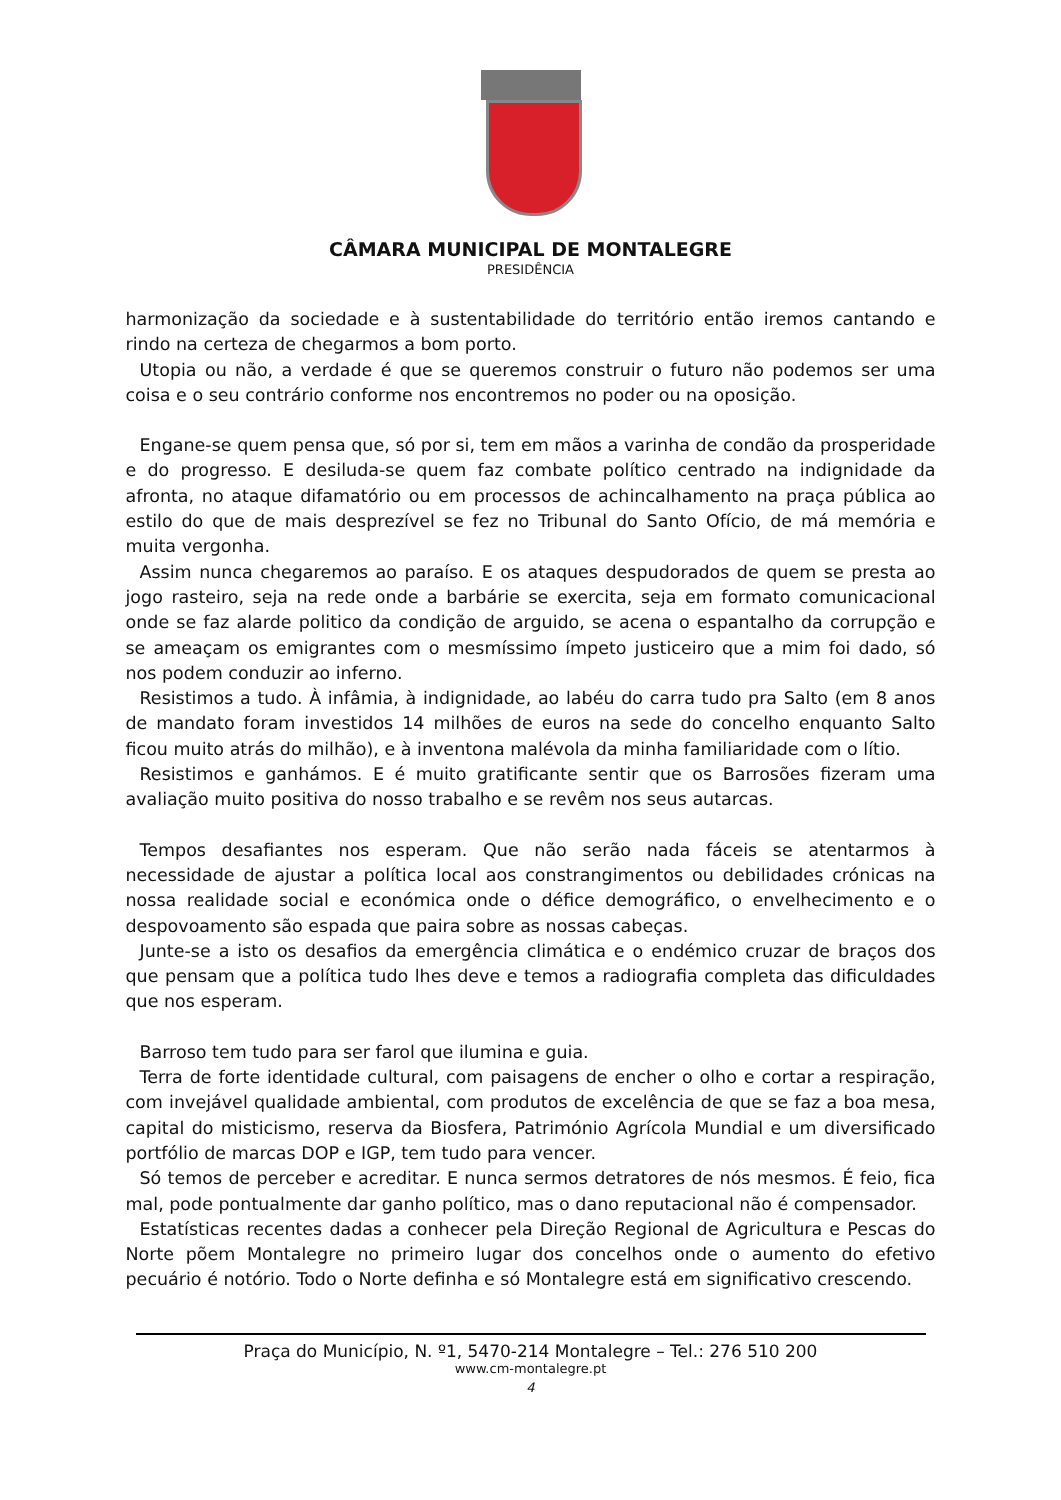CÂMARA MUNICIPAL DE MONTALEGRE
PRESIDÊNCIA
harmonização da sociedade e à sustentabilidade do território então iremos cantando e rindo na certeza de chegarmos a bom porto.
Utopia ou não, a verdade é que se queremos construir o futuro não podemos ser uma coisa e o seu contrário conforme nos encontremos no poder ou na oposição.
Engane-se quem pensa que, só por si, tem em mãos a varinha de condão da prosperidade e do progresso. E desiluda-se quem faz combate político centrado na indignidade da afronta, no ataque difamatório ou em processos de achincalhamento na praça pública ao estilo do que de mais desprezível se fez no Tribunal do Santo Ofício, de má memória e muita vergonha.
Assim nunca chegaremos ao paraíso. E os ataques despudorados de quem se presta ao jogo rasteiro, seja na rede onde a barbárie se exercita, seja em formato comunicacional onde se faz alarde politico da condição de arguido, se acena o espantalho da corrupção e se ameaçam os emigrantes com o mesmíssimo ímpeto justiceiro que a mim foi dado, só nos podem conduzir ao inferno.
Resistimos a tudo. À infâmia, à indignidade, ao labéu do carra tudo pra Salto (em 8 anos de mandato foram investidos 14 milhões de euros na sede do concelho enquanto Salto ficou muito atrás do milhão), e à inventona malévola da minha familiaridade com o lítio.
Resistimos e ganhámos. E é muito gratificante sentir que os Barrosões fizeram uma avaliação muito positiva do nosso trabalho e se revêm nos seus autarcas.
Tempos desafiantes nos esperam. Que não serão nada fáceis se atentarmos à necessidade de ajustar a política local aos constrangimentos ou debilidades crónicas na nossa realidade social e económica onde o défice demográfico, o envelhecimento e o despovoamento são espada que paira sobre as nossas cabeças.
Junte-se a isto os desafios da emergência climática e o endémico cruzar de braços dos que pensam que a política tudo lhes deve e temos a radiografia completa das dificuldades que nos esperam.
Barroso tem tudo para ser farol que ilumina e guia.
Terra de forte identidade cultural, com paisagens de encher o olho e cortar a respiração, com invejável qualidade ambiental, com produtos de excelência de que se faz a boa mesa, capital do misticismo, reserva da Biosfera, Património Agrícola Mundial e um diversificado portfólio de marcas DOP e IGP, tem tudo para vencer.
Só temos de perceber e acreditar. E nunca sermos detratores de nós mesmos. É feio, fica mal, pode pontualmente dar ganho político, mas o dano reputacional não é compensador.
Estatísticas recentes dadas a conhecer pela Direção Regional de Agricultura e Pescas do Norte põem Montalegre no primeiro lugar dos concelhos onde o aumento do efetivo pecuário é notório. Todo o Norte definha e só Montalegre está em significativo crescendo.
Praça do Município, N. º1, 5470-214 Montalegre – Tel.: 276 510 200
www.cm-montalegre.pt
4